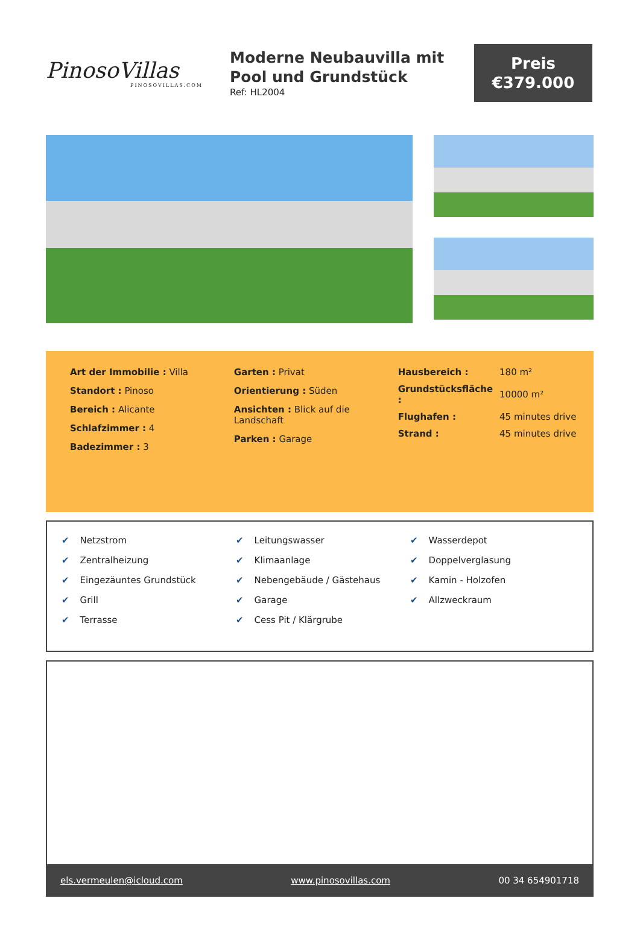PinosoVillas
PINOSOVILLAS.COM
Moderne Neubauvilla mit Pool und Grundstück
Ref: HL2004
Preis
€379.000
Art der Immobilie : Villa
Standort : Pinoso
Bereich : Alicante
Schlafzimmer : 4
Badezimmer : 3
Garten : Privat
Orientierung : Süden
Ansichten : Blick auf die Landschaft
Parken : Garage
| Hausbereich : | 180 m² |
| Grundstücksfläche : | 10000 m² |
| Flughafen : | 45 minutes drive |
| Strand : | 45 minutes drive |
✔ Netzstrom
✔ Zentralheizung
✔ Eingezäuntes Grundstück
✔ Grill
✔ Terrasse
✔ Leitungswasser
✔ Klimaanlage
✔ Nebengebäude / Gästehaus
✔ Garage
✔ Cess Pit / Klärgrube
✔ Wasserdepot
✔ Doppelverglasung
✔ Kamin - Holzofen
✔ Allzweckraum
els.vermeulen@icloud.com www.pinosovillas.com 00 34 654901718